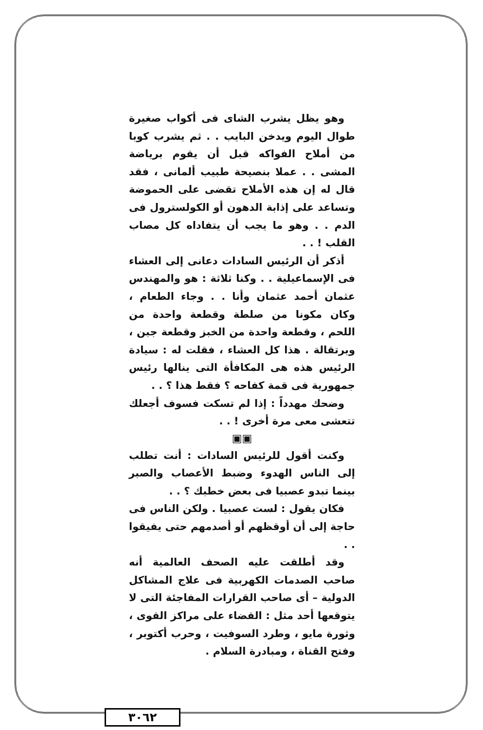وهو يظل يشرب الشاى فى أكواب صغيرة طوال اليوم ويدخن البايب . . ثم يشرب كوبا من أملاح الفواكه قبل أن يقوم برياضة المشى . . عملا بنصيحة طبيب ألمانى ، فقد قال له إن هذه الأملاح تقضى على الحموضة وتساعد على إذابة الدهون أو الكولسترول فى الدم . . وهو ما يجب أن يتفاداه كل مصاب القلب ! . .
أذكر أن الرئيس السادات دعانى إلى العشاء فى الإسماعيلية . . وكنا ثلاثة : هو والمهندس عثمان أحمد عثمان وأنا . . وجاء الطعام ، وكان مكونا من صلطة وقطعة واحدة من اللحم ، وقطعة واحدة من الخبز وقطعة جبن ، وبرتقالة . هذا كل العشاء ، فقلت له : سيادة الرئيس هذه هى المكافأة التى ينالها رئيس جمهورية فى قمة كفاحه ؟ فقط هذا ؟ . .
وضحك مهدداً : إذا لم تسكت فسوف أجعلك تتعشى معى مرة أخرى ! . .
▣▣
وكنت أقول للرئيس السادات : أنت تطلب إلى الناس الهدوء وضبط الأعصاب والصبر بينما تبدو عصبيا فى بعض خطبك ؟ . .
فكان يقول : لست عصبيا . ولكن الناس فى حاجة إلى أن أوقظهم أو أصدمهم حتى يفيقوا . .
وقد أطلقت عليه الصحف العالمية أنه صاحب الصدمات الكهربية فى علاج المشاكل الدولية – أى صاحب القرارات المفاجئة التى لا يتوقعها أحد مثل : القضاء على مراكز القوى ، وثورة مايو ، وطرد السوفيت ، وحرب أكتوبر ، وفتح القناة ، ومبادرة السلام .
٣٠٦٢